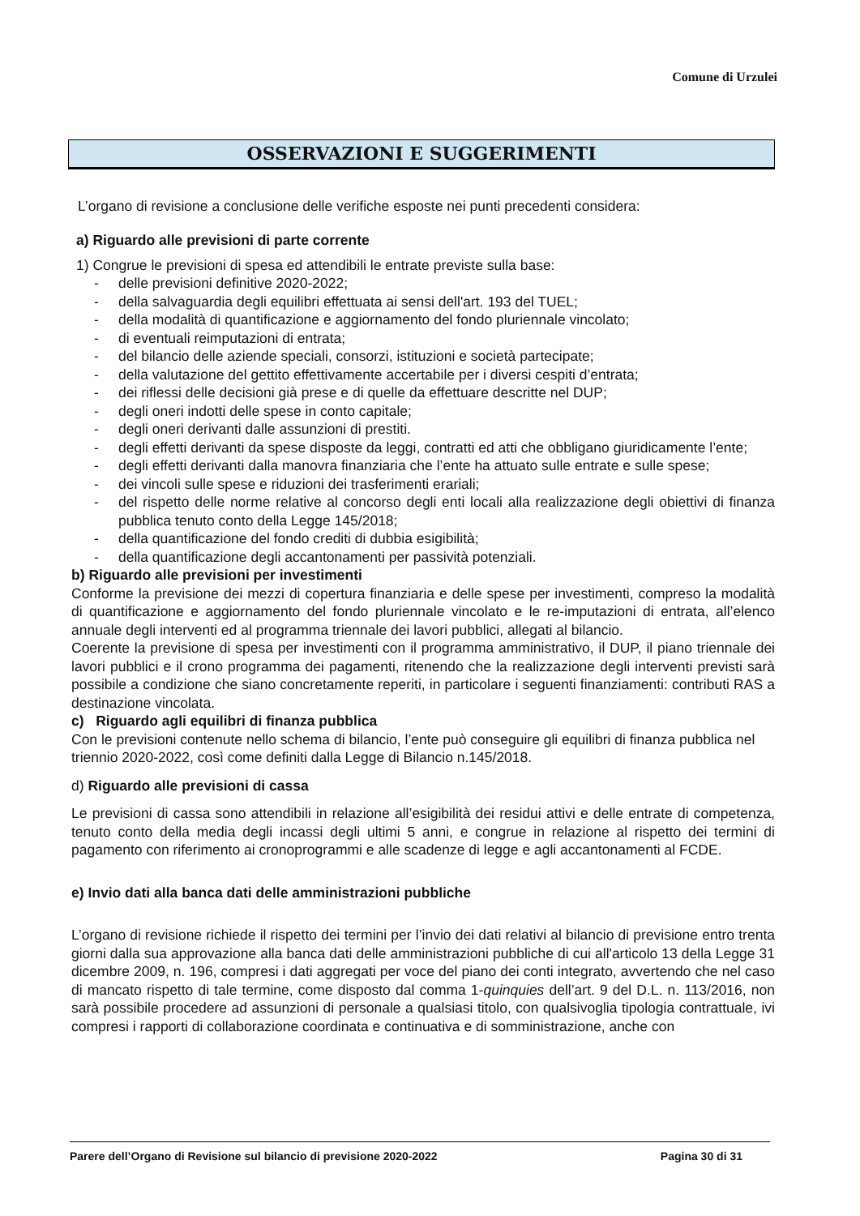Comune di Urzulei
OSSERVAZIONI E SUGGERIMENTI
L’organo di revisione a conclusione delle verifiche esposte nei punti precedenti considera:
a) Riguardo alle previsioni di parte corrente
1) Congrue le previsioni di spesa ed attendibili le entrate previste sulla base:
- delle previsioni definitive 2020-2022;
- della salvaguardia degli equilibri effettuata ai sensi dell'art. 193 del TUEL;
- della modalità di quantificazione e aggiornamento del fondo pluriennale vincolato;
- di eventuali reimputazioni di entrata;
- del bilancio delle aziende speciali, consorzi, istituzioni e società partecipate;
- della valutazione del gettito effettivamente accertabile per i diversi cespiti d’entrata;
- dei riflessi delle decisioni già prese e di quelle da effettuare descritte nel DUP;
- degli oneri indotti delle spese in conto capitale;
- degli oneri derivanti dalle assunzioni di prestiti.
- degli effetti derivanti da spese disposte da leggi, contratti ed atti che obbligano giuridicamente l’ente;
- degli effetti derivanti dalla manovra finanziaria che l’ente ha attuato sulle entrate e sulle spese;
- dei vincoli sulle spese e riduzioni dei trasferimenti erariali;
- del rispetto delle norme relative al concorso degli enti locali alla realizzazione degli obiettivi di finanza pubblica tenuto conto della Legge 145/2018;
- della quantificazione del fondo crediti di dubbia esigibilità;
- della quantificazione degli accantonamenti per passività potenziali.
b) Riguardo alle previsioni per investimenti
Conforme la previsione dei mezzi di copertura finanziaria e delle spese per investimenti, compreso la modalità di quantificazione e aggiornamento del fondo pluriennale vincolato e le re-imputazioni di entrata, all’elenco annuale degli interventi ed al programma triennale dei lavori pubblici, allegati al bilancio.
Coerente la previsione di spesa per investimenti con il programma amministrativo, il DUP, il piano triennale dei lavori pubblici e il crono programma dei pagamenti, ritenendo che la realizzazione degli interventi previsti sarà possibile a condizione che siano concretamente reperiti, in particolare i seguenti finanziamenti: contributi RAS a destinazione vincolata.
c) Riguardo agli equilibri di finanza pubblica
Con le previsioni contenute nello schema di bilancio, l’ente può conseguire gli equilibri di finanza pubblica nel triennio 2020-2022, così come definiti dalla Legge di Bilancio n.145/2018.
d) Riguardo alle previsioni di cassa
Le previsioni di cassa sono attendibili in relazione all’esigibilità dei residui attivi e delle entrate di competenza, tenuto conto della media degli incassi degli ultimi 5 anni, e congrue in relazione al rispetto dei termini di pagamento con riferimento ai cronoprogrammi e alle scadenze di legge e agli accantonamenti al FCDE.
e) Invio dati alla banca dati delle amministrazioni pubbliche
L’organo di revisione richiede il rispetto dei termini per l’invio dei dati relativi al bilancio di previsione entro trenta giorni dalla sua approvazione alla banca dati delle amministrazioni pubbliche di cui all'articolo 13 della Legge 31 dicembre 2009, n. 196, compresi i dati aggregati per voce del piano dei conti integrato, avvertendo che nel caso di mancato rispetto di tale termine, come disposto dal comma 1-quinquies dell’art. 9 del D.L. n. 113/2016, non sarà possibile procedere ad assunzioni di personale a qualsiasi titolo, con qualsivoglia tipologia contrattuale, ivi compresi i rapporti di collaborazione coordinata e continuativa e di somministrazione, anche con
Parere dell’Organo di Revisione sul bilancio di previsione 2020-2022 Pagina 30 di 31